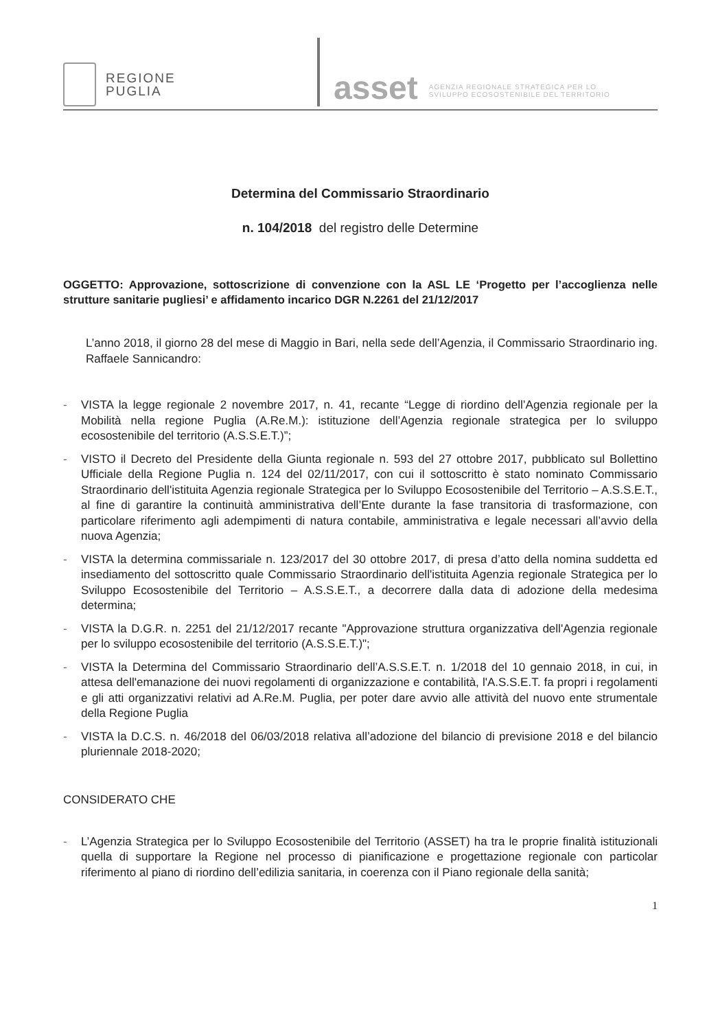REGIONE
PUGLIA
asset
AGENZIA REGIONALE STRATEGICA PER LO
SVILUPPO ECOSOSTENIBILE DEL TERRITORIO
Determina del Commissario Straordinario
n. 104/2018 del registro delle Determine
OGGETTO: Approvazione, sottoscrizione di convenzione con la ASL LE ‘Progetto per l’accoglienza nelle strutture sanitarie pugliesi’ e affidamento incarico DGR N.2261 del 21/12/2017
L’anno 2018, il giorno 28 del mese di Maggio in Bari, nella sede dell’Agenzia, il Commissario Straordinario ing. Raffaele Sannicandro:
- VISTA la legge regionale 2 novembre 2017, n. 41, recante “Legge di riordino dell’Agenzia regionale per la Mobilità nella regione Puglia (A.Re.M.): istituzione dell’Agenzia regionale strategica per lo sviluppo ecosostenibile del territorio (A.S.S.E.T.)”;
- VISTO il Decreto del Presidente della Giunta regionale n. 593 del 27 ottobre 2017, pubblicato sul Bollettino Ufficiale della Regione Puglia n. 124 del 02/11/2017, con cui il sottoscritto è stato nominato Commissario Straordinario dell'istituita Agenzia regionale Strategica per lo Sviluppo Ecosostenibile del Territorio – A.S.S.E.T., al fine di garantire la continuità amministrativa dell’Ente durante la fase transitoria di trasformazione, con particolare riferimento agli adempimenti di natura contabile, amministrativa e legale necessari all’avvio della nuova Agenzia;
- VISTA la determina commissariale n. 123/2017 del 30 ottobre 2017, di presa d’atto della nomina suddetta ed insediamento del sottoscritto quale Commissario Straordinario dell'istituita Agenzia regionale Strategica per lo Sviluppo Ecosostenibile del Territorio – A.S.S.E.T., a decorrere dalla data di adozione della medesima determina;
- VISTA la D.G.R. n. 2251 del 21/12/2017 recante "Approvazione struttura organizzativa dell'Agenzia regionale per lo sviluppo ecosostenibile del territorio (A.S.S.E.T.)";
- VISTA la Determina del Commissario Straordinario dell’A.S.S.E.T. n. 1/2018 del 10 gennaio 2018, in cui, in attesa dell'emanazione dei nuovi regolamenti di organizzazione e contabilità, l'A.S.S.E.T. fa propri i regolamenti e gli atti organizzativi relativi ad A.Re.M. Puglia, per poter dare avvio alle attività del nuovo ente strumentale della Regione Puglia
- VISTA la D.C.S. n. 46/2018 del 06/03/2018 relativa all’adozione del bilancio di previsione 2018 e del bilancio pluriennale 2018-2020;
CONSIDERATO CHE
- L’Agenzia Strategica per lo Sviluppo Ecosostenibile del Territorio (ASSET) ha tra le proprie finalità istituzionali quella di supportare la Regione nel processo di pianificazione e progettazione regionale con particolar riferimento al piano di riordino dell’edilizia sanitaria, in coerenza con il Piano regionale della sanità;
1